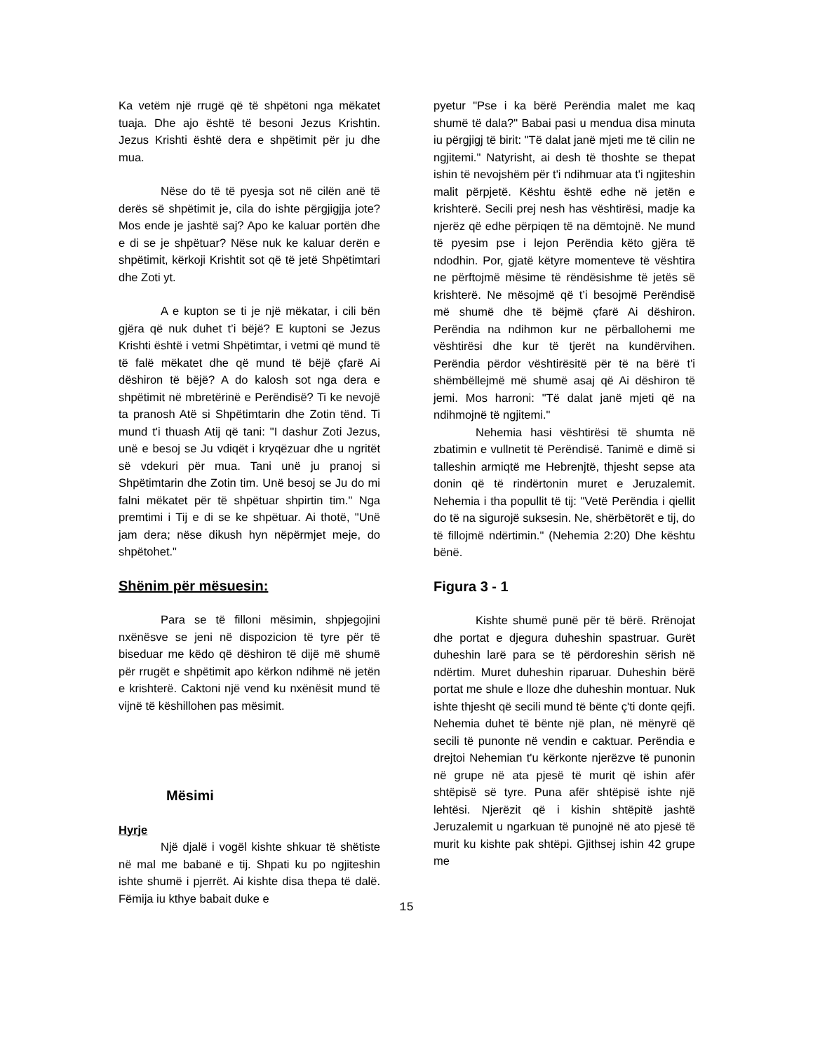Ka vetëm një rrugë që të shpëtoni nga mëkatet tuaja. Dhe ajo është të besoni Jezus Krishtin. Jezus Krishti është dera e shpëtimit për ju dhe mua.
Nëse do të të pyesja sot në cilën anë të derës së shpëtimit je, cila do ishte përgjigjja jote? Mos ende je jashtë saj? Apo ke kaluar portën dhe e di se je shpëtuar? Nëse nuk ke kaluar derën e shpëtimit, kërkoji Krishtit sot që të jetë Shpëtimtari dhe Zoti yt.
A e kupton se ti je një mëkatar, i cili bën gjëra që nuk duhet t’i bëjë? E kuptoni se Jezus Krishti është i vetmi Shpëtimtar, i vetmi që mund të të falë mëkatet dhe që mund të bëjë çfarë Ai dëshiron të bëjë? A do kalosh sot nga dera e shpëtimit në mbretërinë e Perëndisë? Ti ke nevojë ta pranosh Atë si Shpëtimtarin dhe Zotin tënd. Ti mund t'i thuash Atij që tani: "I dashur Zoti Jezus, unë e besoj se Ju vdiqët i kryqëzuar dhe u ngritët së vdekuri për mua. Tani unë ju pranoj si Shpëtimtarin dhe Zotin tim. Unë besoj se Ju do mi falni mëkatet për të shpëtuar shpirtin tim." Nga premtimi i Tij e di se ke shpëtuar. Ai thotë, "Unë jam dera; nëse dikush hyn nëpërmjet meje, do shpëtohet."
Shënim për mësuesin:
Para se të filloni mësimin, shpjegojini nxënësve se jeni në dispozicion të tyre për të biseduar me këdo që dëshiron të dijë më shumë për rrugët e shpëtimit apo kërkon ndihmë në jetën e krishterë. Caktoni një vend ku nxënësit mund të vijnë të këshillohen pas mësimit.
Mësimi
Hyrje
Një djalë i vogël kishte shkuar të shëtiste në mal me babanë e tij. Shpati ku po ngjiteshin ishte shumë i pjerrët. Ai kishte disa thepa të dalë. Fëmija iu kthye babait duke e
pyetur "Pse i ka bërë Perëndia malet me kaq shumë të dala?" Babai pasi u mendua disa minuta iu përgjigj të birit: "Të dalat janë mjeti me të cilin ne ngjitemi." Natyrisht, ai desh të thoshte se thepat ishin të nevojshëm për t'i ndihmuar ata t'i ngjiteshin malit përpjetë. Kështu është edhe në jetën e krishterë. Secili prej nesh has vështirësi, madje ka njerëz që edhe përpiqen të na dëmtojnë. Ne mund të pyesim pse i lejon Perëndia këto gjëra të ndodhin. Por, gjatë këtyre momenteve të vështira ne përftojmë mësime të rëndësishme të jetës së krishterë. Ne mësojmë që t’i besojmë Perëndisë më shumë dhe të bëjmë çfarë Ai dëshiron. Perëndia na ndihmon kur ne përballohemi me vështirësi dhe kur të tjerët na kundërvihen. Perëndia përdor vështirësitë për të na bërë t'i shëmbëllejmë më shumë asaj që Ai dëshiron të jemi. Mos harroni: "Të dalat janë mjeti që na ndihmojnë të ngjitemi."
Nehemia hasi vështirësi të shumta në zbatimin e vullnetit të Perëndisë. Tanimë e dimë si talleshin armiqtë me Hebrenjtë, thjesht sepse ata donin që të rindërtonin muret e Jeruzalemit. Nehemia i tha popullit të tij: "Vetë Perëndia i qiellit do të na sigurojë suksesin. Ne, shërbëtorët e tij, do të fillojmë ndërtimin." (Nehemia 2:20) Dhe kështu bënë.
Figura 3 - 1
Kishte shumë punë për të bërë. Rrënojat dhe portat e djegura duheshin spastruar. Gurët duheshin larë para se të përdoreshin sërish në ndërtim. Muret duheshin riparuar. Duheshin bërë portat me shule e lloze dhe duheshin montuar. Nuk ishte thjesht që secili mund të bënte ç'ti donte qejfi. Nehemia duhet të bënte një plan, në mënyrë që secili të punonte në vendin e caktuar. Perëndia e drejtoi Nehemian t'u kërkonte njerëzve të punonin në grupe në ata pjesë të murit që ishin afër shtëpisë së tyre. Puna afër shtëpisë ishte një lehtësi. Njerëzit që i kishin shtëpitë jashtë Jeruzalemit u ngarkuan të punojnë në ato pjesë të murit ku kishte pak shtëpi. Gjithsej ishin 42 grupe me
15